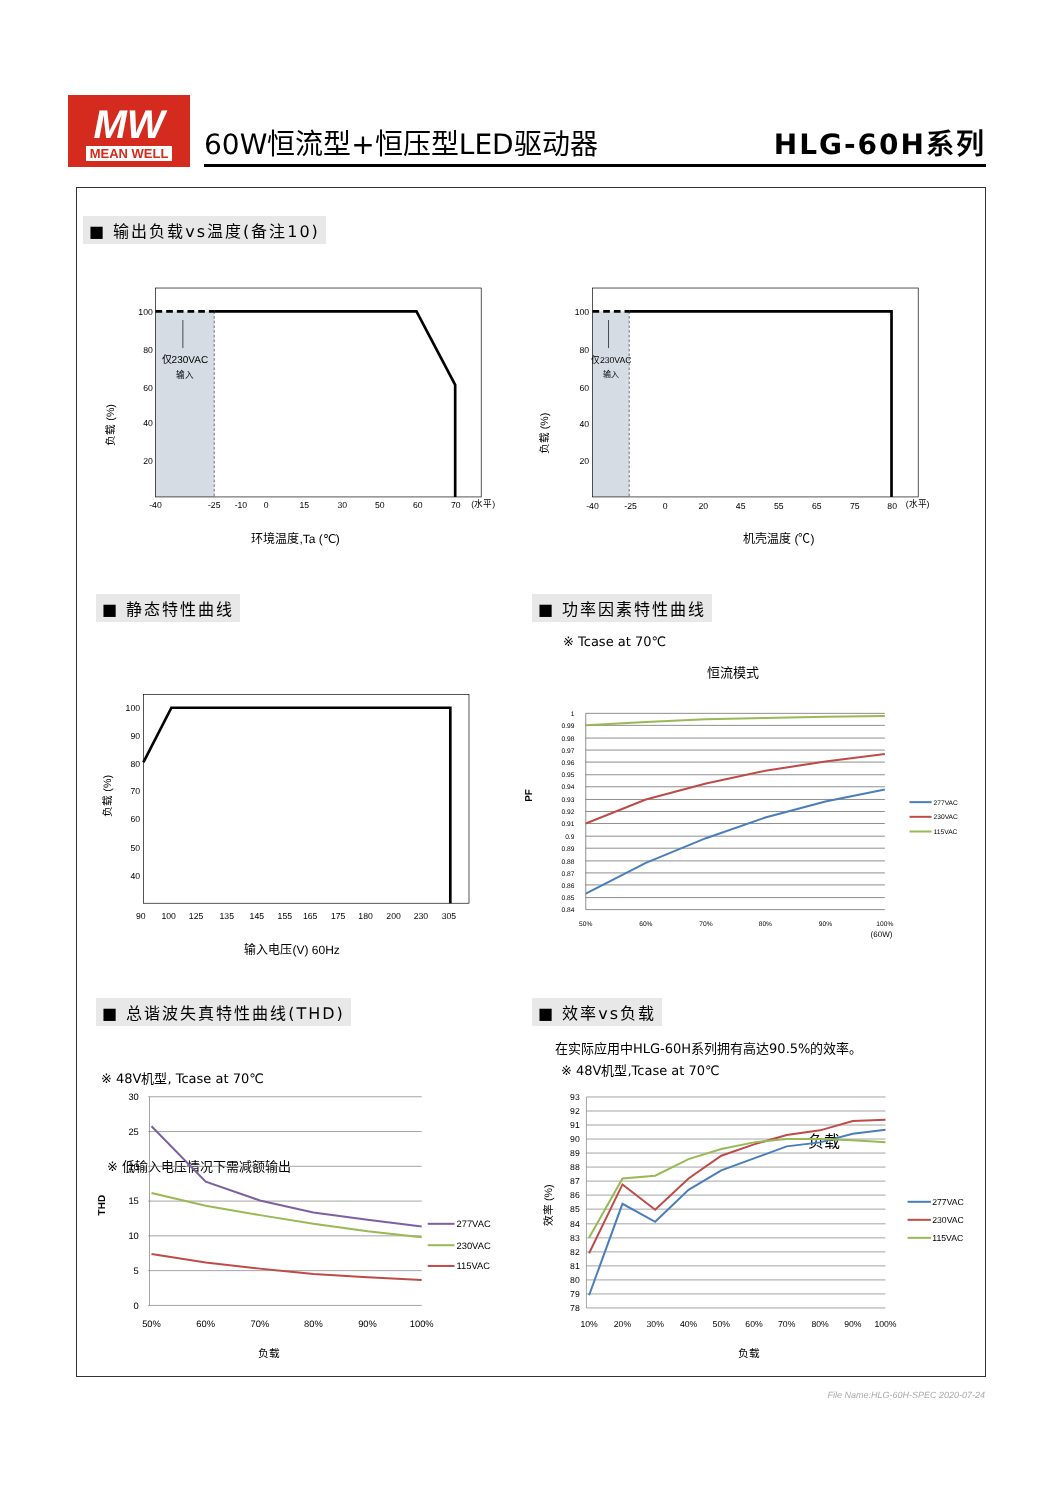MW
MEAN WELL
60W恒流型+恒压型LED驱动器 HLG-60H系列
■ 输出负载vs温度(备注10)
仅230VAC
输入
100
80
60
40
20
-40
-25
-10
0
15
30
50
60
70
(水平)
负载 (%)
环境温度,Ta (℃)
仅230VAC
输入
100
80
60
40
20
-40
-25
0
20
45
55
65
75
80
(水平)
负载 (%)
机壳温度 (℃)
■ 静态特性曲线 ■ 功率因素特性曲线
※ Tcase at 70℃
恒流模式
100
90
80
70
60
50
40
90
100
125
135
145
155
165
175
180
200
230
305
负载 (%)
输入电压(V) 60Hz
1
0.99
0.98
0.97
0.96
0.95
0.94
0.93
0.92
0.91
0.9
0.89
0.88
0.87
0.86
0.85
0.84
50%
60%
70%
80%
90%
100%
(60W)
PF
277VAC
230VAC
115VAC
负载
※ 低输入电压情况下需减额输出
■ 总谐波失真特性曲线(THD) ■ 效率vs负载
在实际应用中HLG-60H系列拥有高达90.5%的效率。
※ 48V机型,Tcase at 70℃
※ 48V机型, Tcase at 70℃
30
25
20
15
10
5
0
50%
60%
70%
80%
90%
100%
THD
277VAC
230VAC
115VAC
负载
93
92
91
90
89
88
87
86
85
84
83
82
81
80
79
78
10%
20%
30%
40%
50%
60%
70%
80%
90%
100%
效率 (%)
277VAC
230VAC
115VAC
负载
File Name:HLG-60H-SPEC 2020-07-24